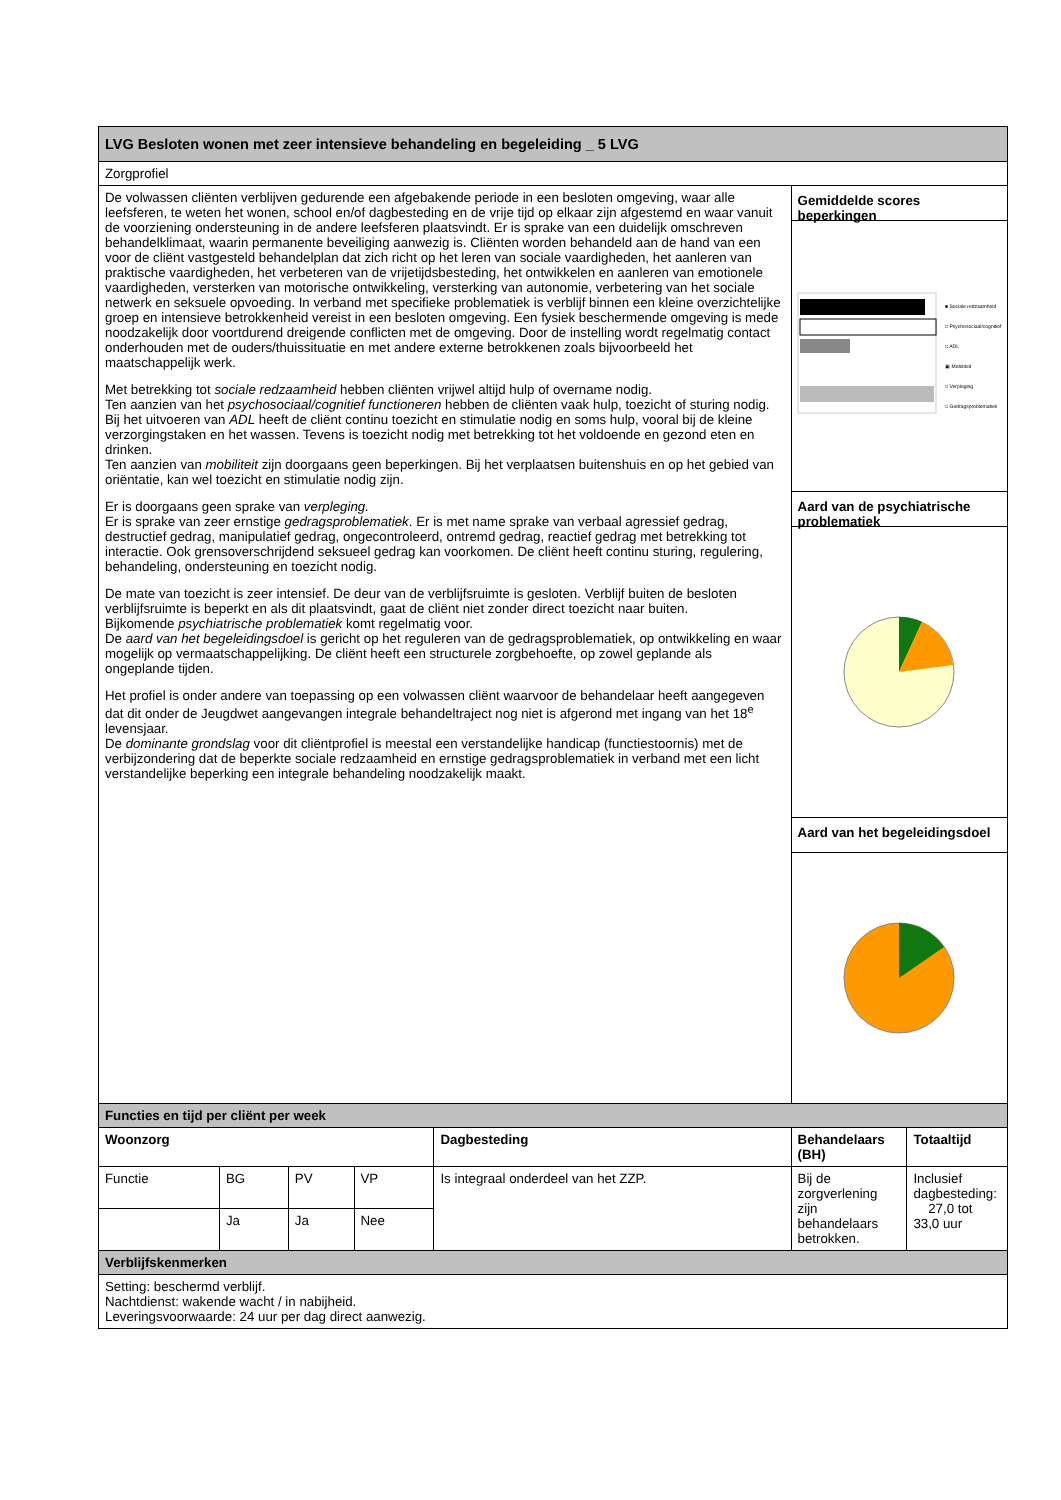| LVG Besloten wonen met zeer intensieve behandeling en begeleiding _ 5 LVG | | | | | | |
| Zorgprofiel | | | | | | |
| De volwassen cliënten verblijven gedurende een afgebakende periode in een besloten omgeving, waar alle leefsferen, te weten het wonen, school en/of dagbesteding en de vrije tijd op elkaar zijn afgestemd en waar vanuit de voorziening ondersteuning in de andere leefsferen plaatsvindt. Er is sprake van een duidelijk omschreven behandelklimaat, waarin permanente beveiliging aanwezig is. Cliënten worden behandeld aan de hand van een voor de cliënt vastgesteld behandelplan dat zich richt op het leren van sociale vaardigheden, het aanleren van praktische vaardigheden, het verbeteren van de vrijetijdsbesteding, het ontwikkelen en aanleren van emotionele vaardigheden, versterken van motorische ontwikkeling, versterking van autonomie, verbetering van het sociale netwerk en seksuele opvoeding. In verband met specifieke problematiek is verblijf binnen een kleine overzichtelijke groep en intensieve betrokkenheid vereist in een besloten omgeving. Een fysiek beschermende omgeving is mede noodzakelijk door voortdurend dreigende conflicten met de omgeving. Door de instelling wordt regelmatig contact onderhouden met de ouders/thuissituatie en met andere externe betrokkenen zoals bijvoorbeeld het maatschappelijk werk. Met betrekking tot sociale redzaamheid hebben cliënten vrijwel altijd hulp of overname nodig. Ten aanzien van het psychosociaal/cognitief functioneren hebben de cliënten vaak hulp, toezicht of sturing nodig. Bij het uitvoeren van ADL heeft de cliënt continu toezicht en stimulatie nodig en soms hulp, vooral bij de kleine verzorgingstaken en het wassen. Tevens is toezicht nodig met betrekking tot het voldoende en gezond eten en drinken. Ten aanzien van mobiliteit zijn doorgaans geen beperkingen. Bij het verplaatsen buitenshuis en op het gebied van oriëntatie, kan wel toezicht en stimulatie nodig zijn. Er is doorgaans geen sprake van verpleging. Er is sprake van zeer ernstige gedragsproblematiek . Er is met name sprake van verbaal agressief gedrag, destructief gedrag, manipulatief gedrag, ongecontroleerd, ontremd gedrag, reactief gedrag met betrekking tot interactie. Ook grensoverschrijdend seksueel gedrag kan voorkomen. De cliënt heeft continu sturing, regulering, behandeling, ondersteuning en toezicht nodig. De mate van toezicht is zeer intensief. De deur van de verblijfsruimte is gesloten. Verblijf buiten de besloten verblijfsruimte is beperkt en als dit plaatsvindt, gaat de cliënt niet zonder direct toezicht naar buiten. Bijkomende psychiatrische problematiek komt regelmatig voor. De aard van het begeleidingsdoel is gericht op het reguleren van de gedragsproblematiek, op ontwikkeling en waar mogelijk op vermaatschappelijking. De cliënt heeft een structurele zorgbehoefte, op zowel geplande als ongeplande tijden. Het profiel is onder andere van toepassing op een volwassen cliënt waarvoor de behandelaar heeft aangegeven dat dit onder de Jeugdwet aangevangen integrale behandeltraject nog niet is afgerond met ingang van het 18<sup>e</sup> levensjaar. De dominante grondslag voor dit cliëntprofiel is meestal een verstandelijke handicap (functiestoornis) met de verbijzondering dat de beperkte sociale redzaamheid en ernstige gedragsproblematiek in verband met een licht verstandelijke beperking een integrale behandeling noodzakelijk maakt. | | | | | Gemiddelde scores beperkingen ■ Sociale redzaamheid □ Psychosociaal/cognitief □ ADL ▣ Mobiliteit □ Verpleging □ Gedragsproblematiek Aard van de psychiatrische problematiek Aard van het begeleidingsdoel | |
| Functies en tijd per cliënt per week | | | | | | |
| Woonzorg | | | | Dagbesteding | Behandelaars (BH) | Totaaltijd |
| Functie | BG | PV | VP | Is integraal onderdeel van het ZZP. | Bij de zorgverlening zijn behandelaars betrokken. | Inclusief dagbesteding: 27,0 tot 33,0 uur |
| | Ja | Ja | Nee | | | |
| Verblijfskenmerken | | | | | | |
| Setting: beschermd verblijf. Nachtdienst: wakende wacht / in nabijheid. Leveringsvoorwaarde: 24 uur per dag direct aanwezig. | | | | | | |